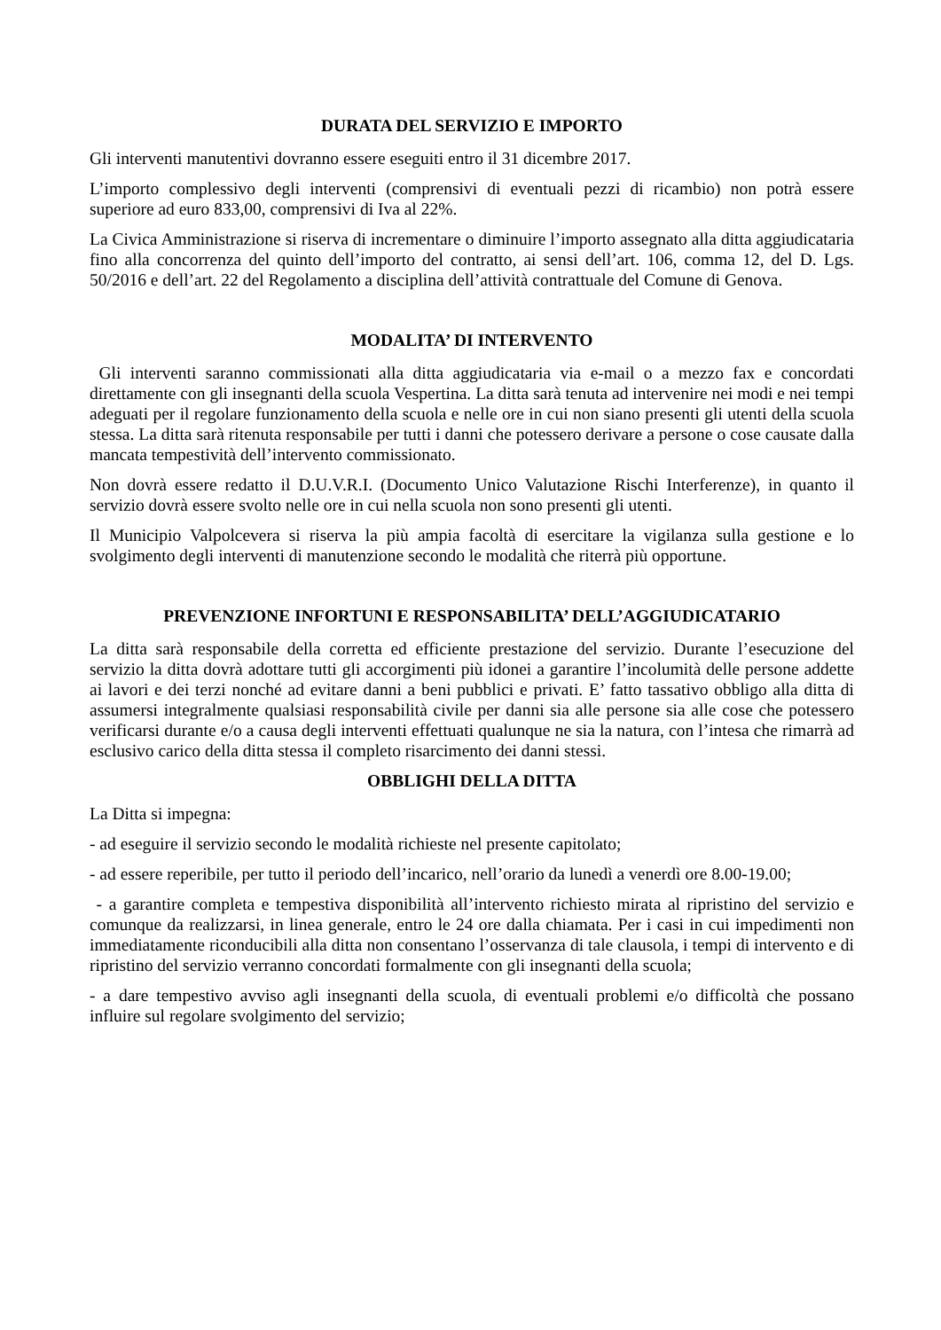DURATA DEL SERVIZIO E IMPORTO
Gli interventi manutentivi dovranno essere eseguiti entro il 31 dicembre 2017.
L’importo complessivo degli interventi (comprensivi di eventuali pezzi di ricambio) non potrà essere superiore ad euro 833,00, comprensivi di Iva al 22%.
La Civica Amministrazione si riserva di incrementare o diminuire l’importo assegnato alla ditta aggiudicataria fino alla concorrenza del quinto dell’importo del contratto, ai sensi dell’art. 106, comma 12, del D. Lgs. 50/2016 e dell’art. 22 del Regolamento a disciplina dell’attività contrattuale del Comune di Genova.
MODALITA’ DI INTERVENTO
Gli interventi saranno commissionati alla ditta aggiudicataria via e-mail o a mezzo fax e concordati direttamente con gli insegnanti della scuola Vespertina. La ditta sarà tenuta ad intervenire nei modi e nei tempi adeguati per il regolare funzionamento della scuola e nelle ore in cui non siano presenti gli utenti della scuola stessa. La ditta sarà ritenuta responsabile per tutti i danni che potessero derivare a persone o cose causate dalla mancata tempestività dell’intervento commissionato.
Non dovrà essere redatto il D.U.V.R.I. (Documento Unico Valutazione Rischi Interferenze), in quanto il servizio dovrà essere svolto nelle ore in cui nella scuola non sono presenti gli utenti.
Il Municipio Valpolcevera si riserva la più ampia facoltà di esercitare la vigilanza sulla gestione e lo svolgimento degli interventi di manutenzione secondo le modalità che riterrà più opportune.
PREVENZIONE INFORTUNI E RESPONSABILITA’ DELL’AGGIUDICATARIO
La ditta sarà responsabile della corretta ed efficiente prestazione del servizio. Durante l’esecuzione del servizio la ditta dovrà adottare tutti gli accorgimenti più idonei a garantire l’incolumità delle persone addette ai lavori e dei terzi nonché ad evitare danni a beni pubblici e privati. E’ fatto tassativo obbligo alla ditta di assumersi integralmente qualsiasi responsabilità civile per danni sia alle persone sia alle cose che potessero verificarsi durante e/o a causa degli interventi effettuati qualunque ne sia la natura, con l’intesa che rimarrà ad esclusivo carico della ditta stessa il completo risarcimento dei danni stessi.
OBBLIGHI DELLA DITTA
La Ditta si impegna:
- ad eseguire il servizio secondo le modalità richieste nel presente capitolato;
- ad essere reperibile, per tutto il periodo dell’incarico, nell’orario da lunedì a venerdì ore 8.00-19.00;
- a garantire completa e tempestiva disponibilità all’intervento richiesto mirata al ripristino del servizio e comunque da realizzarsi, in linea generale, entro le 24 ore dalla chiamata. Per i casi in cui impedimenti non immediatamente riconducibili alla ditta non consentano l’osservanza di tale clausola, i tempi di intervento e di ripristino del servizio verranno concordati formalmente con gli insegnanti della scuola;
- a dare tempestivo avviso agli insegnanti della scuola, di eventuali problemi e/o difficoltà che possano influire sul regolare svolgimento del servizio;